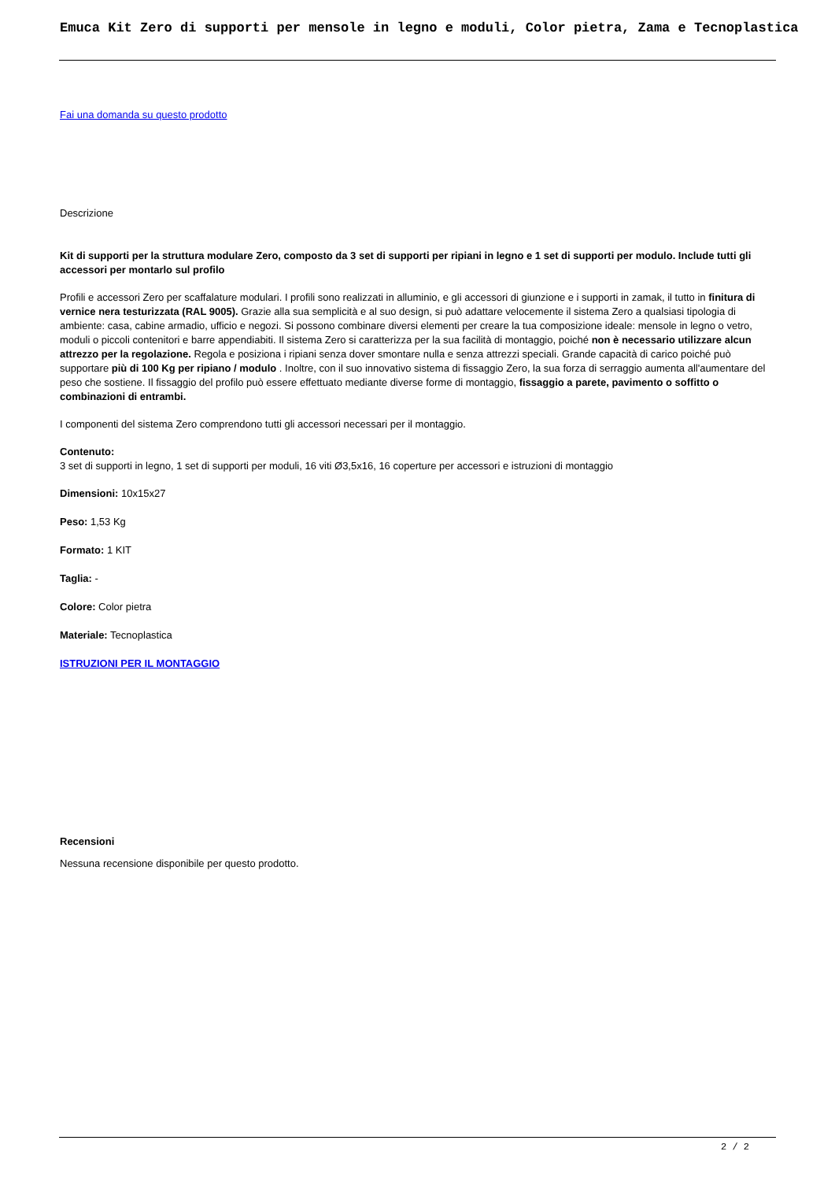Emuca Kit Zero di supporti per mensole in legno e moduli, Color pietra, Zama e Tecnoplastica
Fai una domanda su questo prodotto
Descrizione
Kit di supporti per la struttura modulare Zero, composto da 3 set di supporti per ripiani in legno e 1 set di supporti per modulo. Include tutti gli accessori per montarlo sul profilo
Profili e accessori Zero per scaffalature modulari. I profili sono realizzati in alluminio, e gli accessori di giunzione e i supporti in zamak, il tutto in finitura di vernice nera testurizzata (RAL 9005). Grazie alla sua semplicità e al suo design, si può adattare velocemente il sistema Zero a qualsiasi tipologia di ambiente: casa, cabine armadio, ufficio e negozi. Si possono combinare diversi elementi per creare la tua composizione ideale: mensole in legno o vetro, moduli o piccoli contenitori e barre appendiabiti. Il sistema Zero si caratterizza per la sua facilità di montaggio, poiché non è necessario utilizzare alcun attrezzo per la regolazione. Regola e posiziona i ripiani senza dover smontare nulla e senza attrezzi speciali. Grande capacità di carico poiché può supportare più di 100 Kg per ripiano / modulo . Inoltre, con il suo innovativo sistema di fissaggio Zero, la sua forza di serraggio aumenta all'aumentare del peso che sostiene. Il fissaggio del profilo può essere effettuato mediante diverse forme di montaggio, fissaggio a parete, pavimento o soffitto o combinazioni di entrambi.
I componenti del sistema Zero comprendono tutti gli accessori necessari per il montaggio.
Contenuto:
3 set di supporti in legno, 1 set di supporti per moduli, 16 viti Ø3,5x16, 16 coperture per accessori e istruzioni di montaggio
Dimensioni: 10x15x27
Peso: 1,53 Kg
Formato: 1 KIT
Taglia: -
Colore: Color pietra
Materiale: Tecnoplastica
ISTRUZIONI PER IL MONTAGGIO
Recensioni
Nessuna recensione disponibile per questo prodotto.
2 / 2